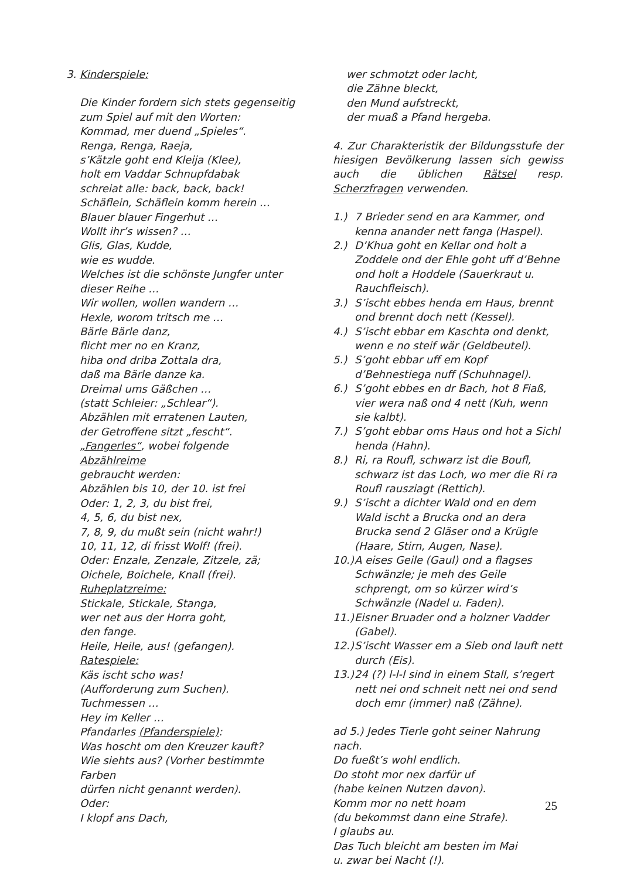3. Kinderspiele:
Die Kinder fordern sich stets gegenseitig
zum Spiel auf mit den Worten:
Kommad, mer duend „Spieles“.
Renga, Renga, Raeja,
s’Kätzle goht end Kleija (Klee),
holt em Vaddar Schnupfdabak
schreiat alle: back, back, back!
Schäflein, Schäflein komm herein …
Blauer blauer Fingerhut …
Wollt ihr’s wissen? …
Glis, Glas, Kudde,
wie es wudde.
Welches ist die schönste Jungfer unter
dieser Reihe …
Wir wollen, wollen wandern …
Hexle, worom tritsch me …
Bärle Bärle danz,
flicht mer no en Kranz,
hiba ond driba Zottala dra,
daß ma Bärle danze ka.
Dreimal ums Gäßchen …
(statt Schleier: „Schlear“).
Abzählen mit erratenen Lauten,
der Getroffene sitzt „fescht“.
„Fangerles“, wobei folgende Abzählreime
gebraucht werden:
Abzählen bis 10, der 10. ist frei
Oder: 1, 2, 3, du bist frei,
4, 5, 6, du bist nex,
7, 8, 9, du mußt sein (nicht wahr!)
10, 11, 12, di frisst Wolf! (frei).
Oder: Enzale, Zenzale, Zitzele, zä;
Oichele, Boichele, Knall (frei).
Ruheplatzreime:
Stickale, Stickale, Stanga,
wer net aus der Horra goht,
den fange.
Heile, Heile, aus! (gefangen).
Ratespiele:
Käs ischt scho was!
(Aufforderung zum Suchen).
Tuchmessen …
Hey im Keller …
Pfandarles (Pfanderspiele):
Was hoscht om den Kreuzer kauft?
Wie siehts aus? (Vorher bestimmte Farben
dürfen nicht genannt werden).
Oder:
I klopf ans Dach,
wer schmotzt oder lacht,
die Zähne bleckt,
den Mund aufstreckt,
der muaß a Pfand hergeba.
4. Zur Charakteristik der Bildungsstufe der hiesigen Bevölkerung lassen sich gewiss auch die üblichen Rätsel resp. Scherzfragen verwenden.
1.) 7 Brieder send en ara Kammer, ond kenna anander nett fanga (Haspel).
2.) D’Khua goht en Kellar ond holt a Zoddele ond der Ehle goht uff d’Behne ond holt a Hoddele (Sauerkraut u. Rauchfleisch).
3.) S’ischt ebbes henda em Haus, brennt ond brennt doch nett (Kessel).
4.) S’ischt ebbar em Kaschta ond denkt, wenn e no steif wär (Geldbeutel).
5.) S’goht ebbar uff em Kopf d’Behnestiega nuff (Schuhnagel).
6.) S’goht ebbes en dr Bach, hot 8 Fiaß, vier wera naß ond 4 nett (Kuh, wenn sie kalbt).
7.) S’goht ebbar oms Haus ond hot a Sichl henda (Hahn).
8.) Ri, ra Roufl, schwarz ist die Boufl, schwarz ist das Loch, wo mer die Ri ra Roufl rausziagt (Rettich).
9.) S’ischt a dichter Wald ond en dem Wald ischt a Brucka ond an dera Brucka send 2 Gläser ond a Krügle (Haare, Stirn, Augen, Nase).
10.) A eises Geile (Gaul) ond a flagses Schwänzle; je meh des Geile schprengt, om so kürzer wird’s Schwänzle (Nadel u. Faden).
11.) Eisner Bruader ond a holzner Vadder (Gabel).
12.) S’ischt Wasser em a Sieb ond lauft nett durch (Eis).
13.) 24 (?) l-l-l sind in einem Stall, s’regert nett nei ond schneit nett nei ond send doch emr (immer) naß (Zähne).
ad 5.) Jedes Tierle goht seiner Nahrung nach.
Do fueßt’s wohl endlich.
Do stoht mor nex darfür uf
(habe keinen Nutzen davon).
Komm mor no nett hoam
(du bekommst dann eine Strafe).
I glaubs au.
Das Tuch bleicht am besten im Mai
u. zwar bei Nacht (!).
25